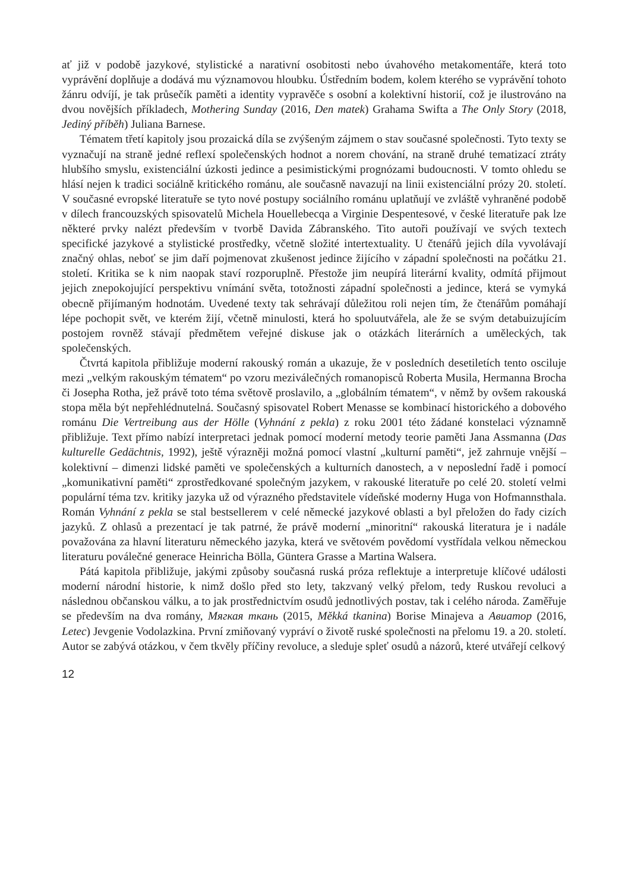ať již v podobě jazykové, stylistické a narativní osobitosti nebo úvahového metakomentáře, která toto vyprávění doplňuje a dodává mu významovou hloubku. Ústředním bodem, kolem kterého se vyprávění tohoto žánru odvíjí, je tak průsečík paměti a identity vypravěče s osobní a kolektivní historií, což je ilustrováno na dvou novějších příkladech, Mothering Sunday (2016, Den matek) Grahama Swifta a The Only Story (2018, Jediný příběh) Juliana Barnese.
Tématem třetí kapitoly jsou prozaická díla se zvýšeným zájmem o stav současné společnosti. Tyto texty se vyznačují na straně jedné reflexí společenských hodnot a norem chování, na straně druhé tematizací ztráty hlubšího smyslu, existenciální úzkosti jedince a pesimistickými prognózami budoucnosti. V tomto ohledu se hlásí nejen k tradici sociálně kritického románu, ale současně navazují na linii existenciální prózy 20. století. V současné evropské literatuře se tyto nové postupy sociálního románu uplatňují ve zvláště vyhraněné podobě v dílech francouzských spisovatelů Michela Houellebecqa a Virginie Despentesové, v české literatuře pak lze některé prvky nalézt především v tvorbě Davida Zábranského. Tito autoři používají ve svých textech specifické jazykové a stylistické prostředky, včetně složité intertextuality. U čtenářů jejich díla vyvolávají značný ohlas, neboť se jim daří pojmenovat zkušenost jedince žijícího v západní společnosti na počátku 21. století. Kritika se k nim naopak staví rozporuplně. Přestože jim neupírá literární kvality, odmítá přijmout jejich znepokojující perspektivu vnímání světa, totožnosti západní společnosti a jedince, která se vymyká obecně přijímaným hodnotám. Uvedené texty tak sehrávají důležitou roli nejen tím, že čtenářům pomáhají lépe pochopit svět, ve kterém žijí, včetně minulosti, která ho spoluutvářela, ale že se svým detabuizujícím postojem rovněž stávají předmětem veřejné diskuse jak o otázkách literárních a uměleckých, tak společenských.
Čtvrtá kapitola přibližuje moderní rakouský román a ukazuje, že v posledních desetiletích tento osciluje mezi „velkým rakouským tématem“ po vzoru meziválečných romanopisců Roberta Musila, Hermanna Brocha či Josepha Rotha, jež právě toto téma světově proslavilo, a „globálním tématem“, v němž by ovšem rakouská stopa měla být nepřehlédnutelná. Současný spisovatel Robert Menasse se kombinací historického a dobového románu Die Vertreibung aus der Hölle (Vyhnání z pekla) z roku 2001 této žádané konstelaci významně přibližuje. Text přímo nabízí interpretaci jednak pomocí moderní metody teorie paměti Jana Assmanna (Das kulturelle Gedächtnis, 1992), ještě výrazněji možná pomocí vlastní „kulturní paměti“, jež zahrnuje vnější – kolektivní – dimenzi lidské paměti ve společenských a kulturních danostech, a v neposlední řadě i pomocí „komunikativní paměti“ zprostředkované společným jazykem, v rakouské literatuře po celé 20. století velmi populární téma tzv. kritiky jazyka už od výrazného představitele vídeňské moderny Huga von Hofmannsthala. Román Vyhnání z pekla se stal bestsellerem v celé německé jazykové oblasti a byl přeložen do řady cizích jazyků. Z ohlasů a prezentací je tak patrné, že právě moderní „minoritní“ rakouská literatura je i nadále považována za hlavní literaturu německého jazyka, která ve světovém povědomí vystřídala velkou německou literaturu poválečné generace Heinricha Bölla, Güntera Grasse a Martina Walsera.
Pátá kapitola přibližuje, jakými způsoby současná ruská próza reflektuje a interpretuje klíčové události moderní národní historie, k nimž došlo před sto lety, takzvaný velký přelom, tedy Ruskou revoluci a následnou občanskou válku, a to jak prostřednictvím osudů jednotlivých postav, tak i celého národa. Zaměřuje se především na dva romány, Мягкая ткань (2015, Měkká tkanina) Borise Minajeva a Авиатор (2016, Letec) Jevgenie Vodolazkina. První zmiňovaný vypráví o životě ruské společnosti na přelomu 19. a 20. století. Autor se zabývá otázkou, v čem tkvěly příčiny revoluce, a sleduje spleť osudů a názorů, které utvářejí celkový
12